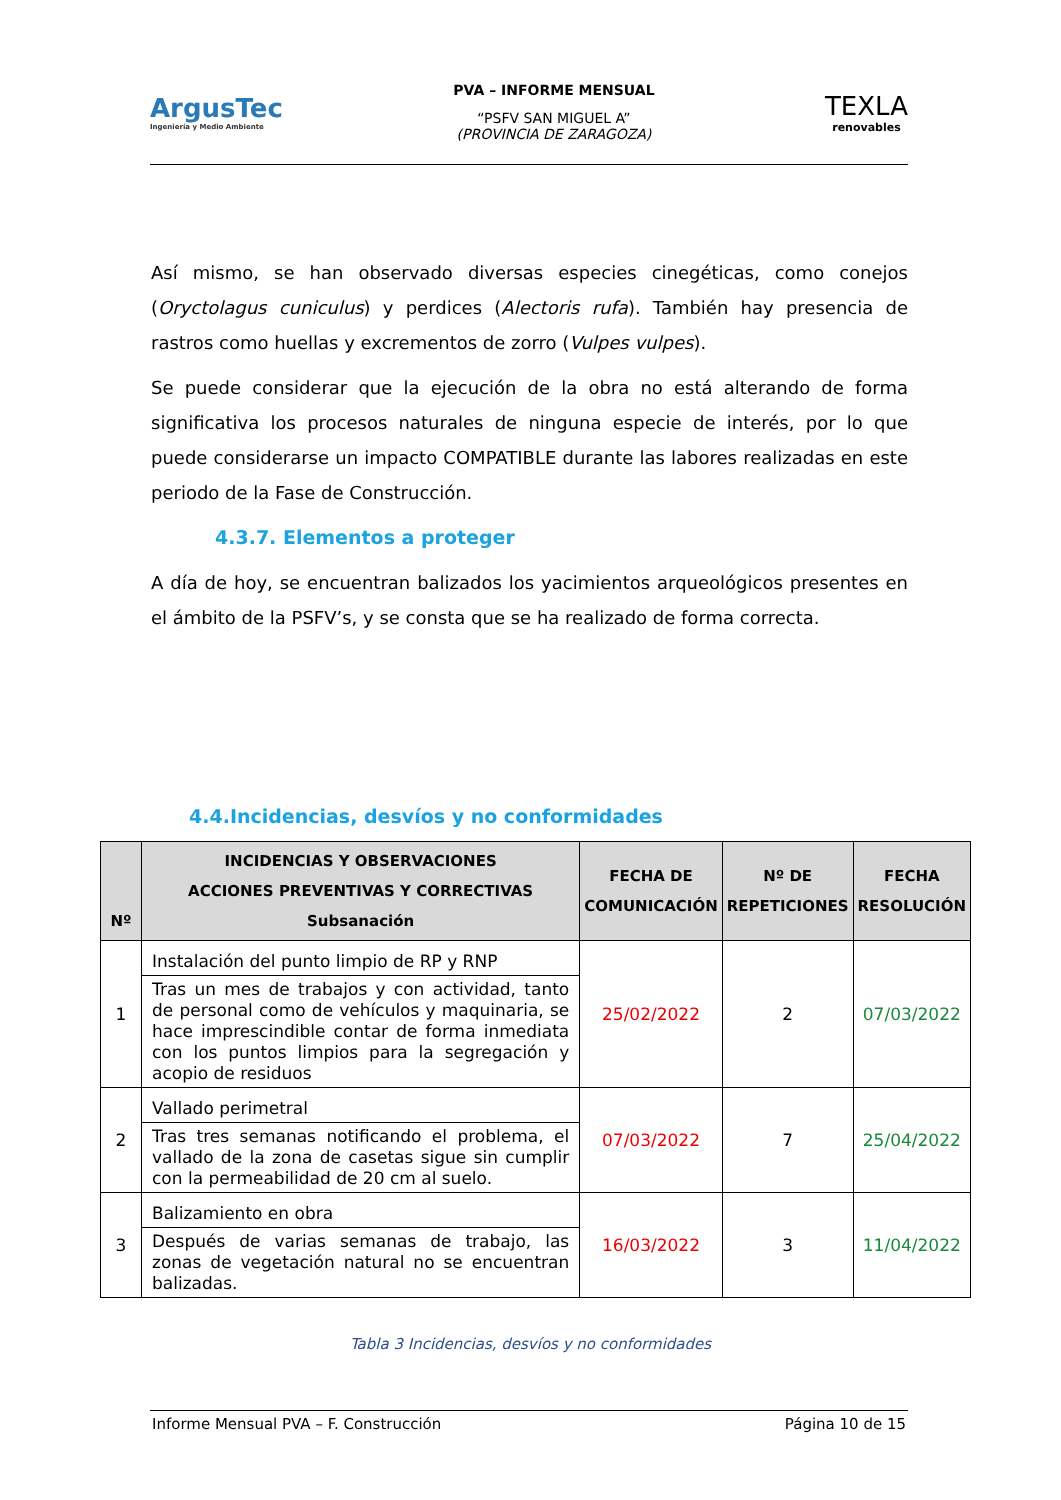ArgusTec
Ingeniería y Medio Ambiente
PVA – INFORME MENSUAL
“PSFV SAN MIGUEL A”
(PROVINCIA DE ZARAGOZA)
TEXLA
renovables
Así mismo, se han observado diversas especies cinegéticas, como conejos (Oryctolagus cuniculus) y perdices (Alectoris rufa). También hay presencia de rastros como huellas y excrementos de zorro (Vulpes vulpes).
Se puede considerar que la ejecución de la obra no está alterando de forma significativa los procesos naturales de ninguna especie de interés, por lo que puede considerarse un impacto COMPATIBLE durante las labores realizadas en este periodo de la Fase de Construcción.
4.3.7. Elementos a proteger
A día de hoy, se encuentran balizados los yacimientos arqueológicos presentes en el ámbito de la PSFV’s, y se consta que se ha realizado de forma correcta.
4.4.Incidencias, desvíos y no conformidades
| Nº | INCIDENCIAS Y OBSERVACIONES ACCIONES PREVENTIVAS Y CORRECTIVAS Subsanación | FECHA DE COMUNICACIÓN | Nº DE REPETICIONES | FECHA RESOLUCIÓN |
| --- | --- | --- | --- | --- |
| 1 | Instalación del punto limpio de RP y RNP | 25/02/2022 | 2 | 07/03/2022 |
| | Tras un mes de trabajos y con actividad, tanto de personal como de vehículos y maquinaria, se hace imprescindible contar de forma inmediata con los puntos limpios para la segregación y acopio de residuos | | | |
| 2 | Vallado perimetral | 07/03/2022 | 7 | 25/04/2022 |
| | Tras tres semanas notificando el problema, el vallado de la zona de casetas sigue sin cumplir con la permeabilidad de 20 cm al suelo. | | | |
| 3 | Balizamiento en obra | 16/03/2022 | 3 | 11/04/2022 |
| | Después de varias semanas de trabajo, las zonas de vegetación natural no se encuentran balizadas. | | | |
Tabla 3 Incidencias, desvíos y no conformidades
Informe Mensual PVA – F. Construcción Página 10 de 15